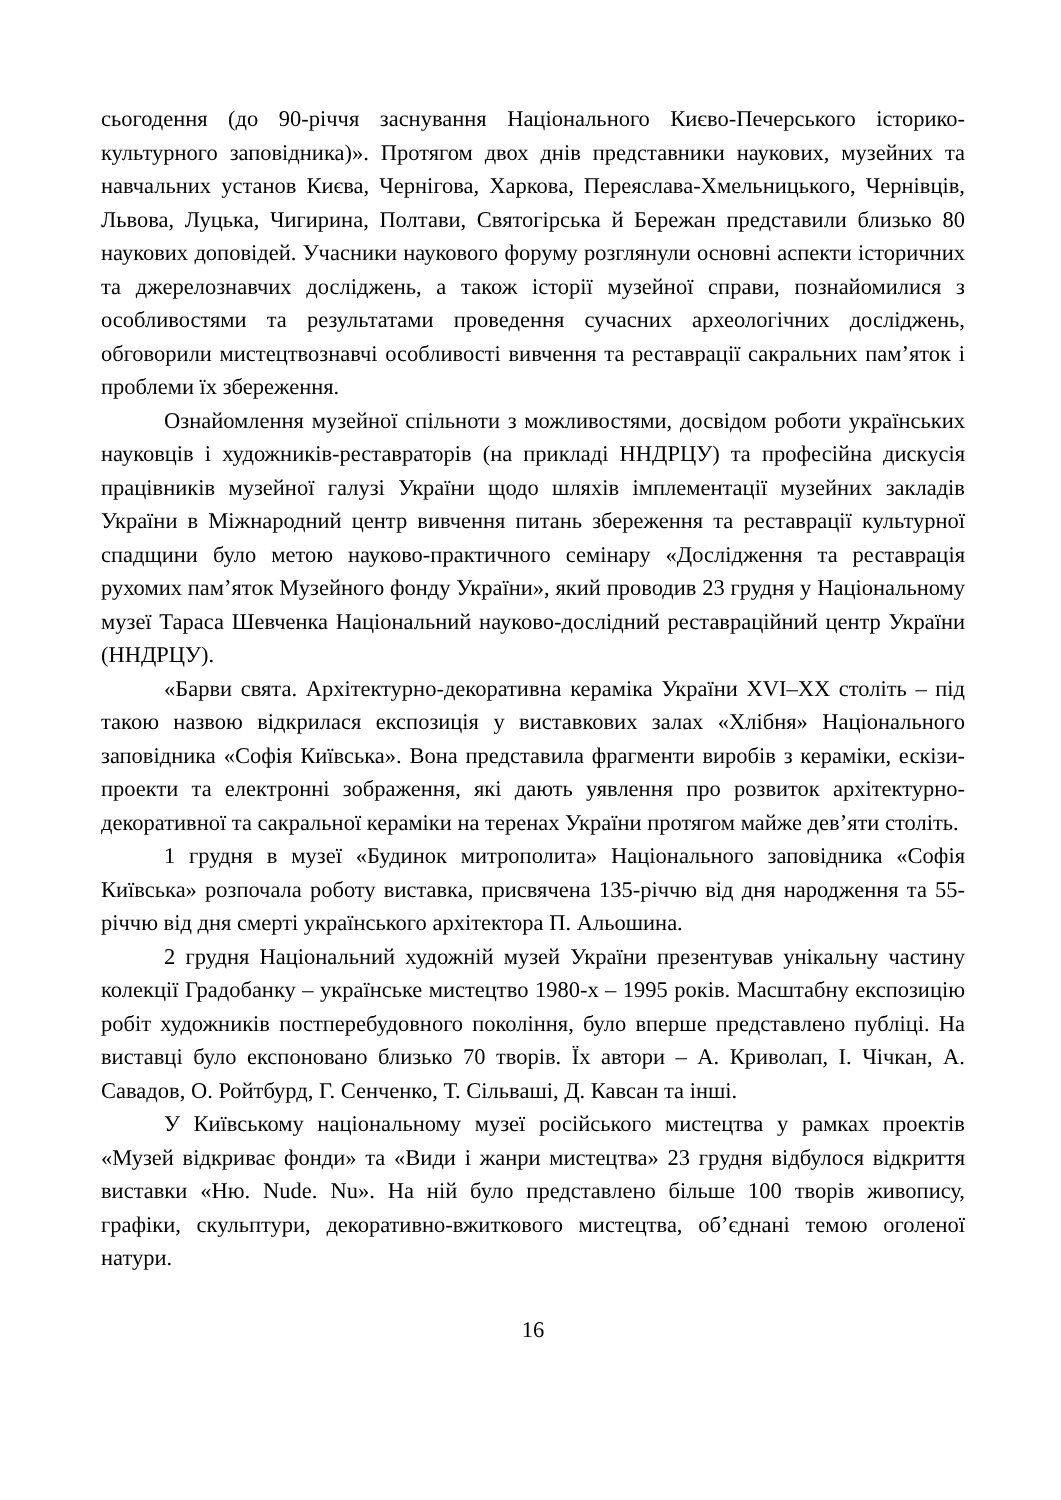сьогодення (до 90-річчя заснування Національного Києво-Печерського історико-культурного заповідника)». Протягом двох днів представники наукових, музейних та навчальних установ Києва, Чернігова, Харкова, Переяслава-Хмельницького, Чернівців, Львова, Луцька, Чигирина, Полтави, Святогірська й Бережан представили близько 80 наукових доповідей. Учасники наукового форуму розглянули основні аспекти історичних та джерелознавчих досліджень, а також історії музейної справи, познайомилися з особливостями та результатами проведення сучасних археологічних досліджень, обговорили мистецтвознавчі особливості вивчення та реставрації сакральних пам’яток і проблеми їх збереження.
Ознайомлення музейної спільноти з можливостями, досвідом роботи українських науковців і художників-реставраторів (на прикладі ННДРЦУ) та професійна дискусія працівників музейної галузі України щодо шляхів імплементації музейних закладів України в Міжнародний центр вивчення питань збереження та реставрації культурної спадщини було метою науково-практичного семінару «Дослідження та реставрація рухомих пам’яток Музейного фонду України», який проводив 23 грудня у Національному музеї Тараса Шевченка Національний науково-дослідний реставраційний центр України (ННДРЦУ).
«Барви свята. Архітектурно-декоративна кераміка України XVI–XX століть – під такою назвою відкрилася експозиція у виставкових залах «Хлібня» Національного заповідника «Софія Київська». Вона представила фрагменти виробів з кераміки, ескізи-проекти та електронні зображення, які дають уявлення про розвиток архітектурно-декоративної та сакральної кераміки на теренах України протягом майже дев’яти століть.
1 грудня в музеї «Будинок митрополита» Національного заповідника «Софія Київська» розпочала роботу виставка, присвячена 135-річчю від дня народження та 55-річчю від дня смерті українського архітектора П. Альошина.
2 грудня Національний художній музей України презентував унікальну частину колекції Градобанку – українське мистецтво 1980-х – 1995 років. Масштабну експозицію робіт художників постперебудовного покоління, було вперше представлено публіці. На виставці було експоновано близько 70 творів. Їх автори – А. Криволап, І. Чічкан, А. Савадов, О. Ройтбурд, Г. Сенченко, Т. Сільваші, Д. Кавсан та інші.
У Київському національному музеї російського мистецтва у рамках проектів «Музей відкриває фонди» та «Види і жанри мистецтва» 23 грудня відбулося відкриття виставки «Ню. Nude. Nu». На ній було представлено більше 100 творів живопису, графіки, скульптури, декоративно-вжиткового мистецтва, об’єднані темою оголеної натури.
16